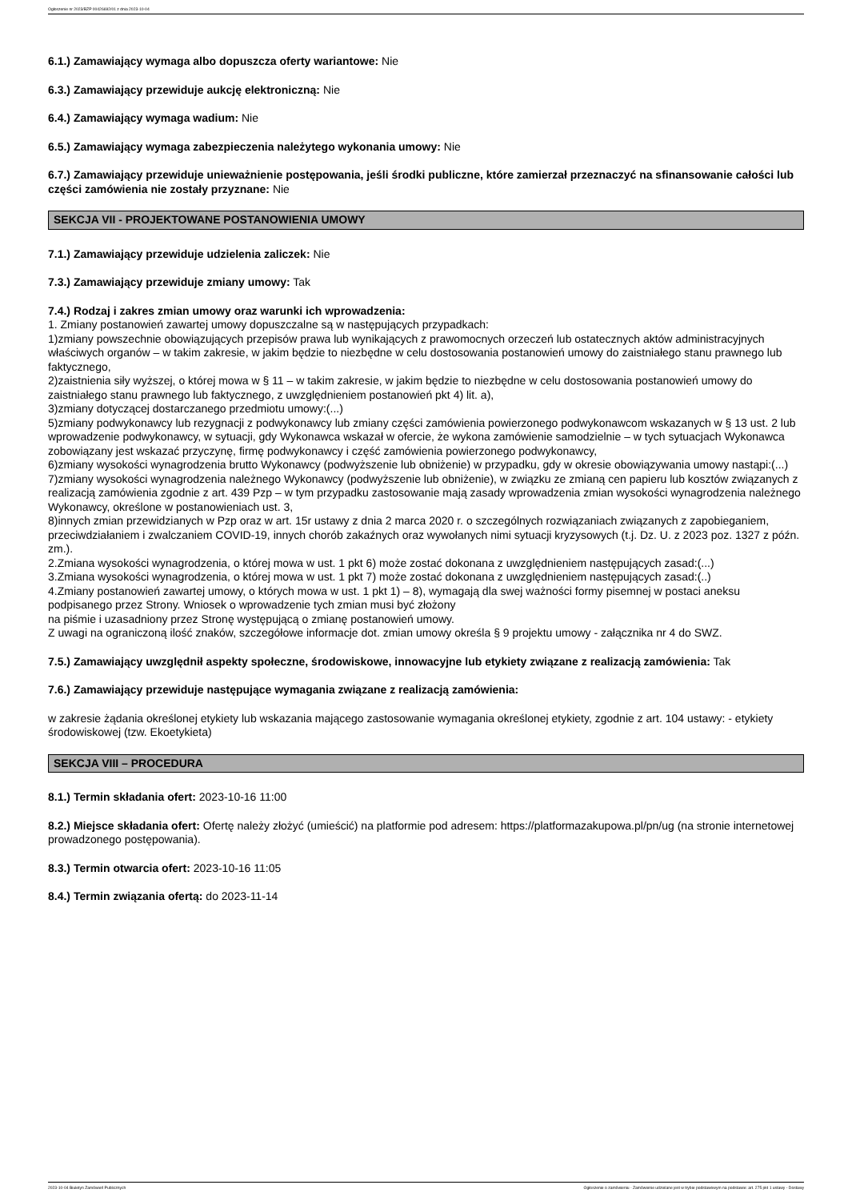Ogłoszenie nr 2023/BZP 00426692/01 z dnia 2023-10-04
6.1.) Zamawiający wymaga albo dopuszcza oferty wariantowe: Nie
6.3.) Zamawiający przewiduje aukcję elektroniczną: Nie
6.4.) Zamawiający wymaga wadium: Nie
6.5.) Zamawiający wymaga zabezpieczenia należytego wykonania umowy: Nie
6.7.) Zamawiający przewiduje unieważnienie postępowania, jeśli środki publiczne, które zamierzał przeznaczyć na sfinansowanie całości lub części zamówienia nie zostały przyznane: Nie
SEKCJA VII - PROJEKTOWANE POSTANOWIENIA UMOWY
7.1.) Zamawiający przewiduje udzielenia zaliczek: Nie
7.3.) Zamawiający przewiduje zmiany umowy: Tak
7.4.) Rodzaj i zakres zmian umowy oraz warunki ich wprowadzenia:
1. Zmiany postanowień zawartej umowy dopuszczalne są w następujących przypadkach:
1)zmiany powszechnie obowiązujących przepisów prawa lub wynikających z prawomocnych orzeczeń lub ostatecznych aktów administracyjnych właściwych organów – w takim zakresie, w jakim będzie to niezbędne w celu dostosowania postanowień umowy do zaistniałego stanu prawnego lub faktycznego,
2)zaistnienia siły wyższej, o której mowa w § 11 – w takim zakresie, w jakim będzie to niezbędne w celu dostosowania postanowień umowy do zaistniałego stanu prawnego lub faktycznego, z uwzględnieniem postanowień pkt 4) lit. a),
3)zmiany dotyczącej dostarczanego przedmiotu umowy:(...)
5)zmiany podwykonawcy lub rezygnacji z podwykonawcy lub zmiany części zamówienia powierzonego podwykonawcom wskazanych w § 13 ust. 2 lub wprowadzenie podwykonawcy, w sytuacji, gdy Wykonawca wskazał w ofercie, że wykona zamówienie samodzielnie – w tych sytuacjach Wykonawca zobowiązany jest wskazać przyczynę, firmę podwykonawcy i część zamówienia powierzonego podwykonawcy,
6)zmiany wysokości wynagrodzenia brutto Wykonawcy (podwyższenie lub obniżenie) w przypadku, gdy w okresie obowiązywania umowy nastąpi:(...)
7)zmiany wysokości wynagrodzenia należnego Wykonawcy (podwyższenie lub obniżenie), w związku ze zmianą cen papieru lub kosztów związanych z realizacją zamówienia zgodnie z art. 439 Pzp – w tym przypadku zastosowanie mają zasady wprowadzenia zmian wysokości wynagrodzenia należnego Wykonawcy, określone w postanowieniach ust. 3,
8)innych zmian przewidzianych w Pzp oraz w art. 15r ustawy z dnia 2 marca 2020 r. o szczególnych rozwiązaniach związanych z zapobieganiem, przeciwdziałaniem i zwalczaniem COVID-19, innych chorób zakaźnych oraz wywołanych nimi sytuacji kryzysowych (t.j. Dz. U. z 2023 poz. 1327 z późn. zm.).
2.Zmiana wysokości wynagrodzenia, o której mowa w ust. 1 pkt 6) może zostać dokonana z uwzględnieniem następujących zasad:(...)
3.Zmiana wysokości wynagrodzenia, o której mowa w ust. 1 pkt 7) może zostać dokonana z uwzględnieniem następujących zasad:(..)
4.Zmiany postanowień zawartej umowy, o których mowa w ust. 1 pkt 1) – 8), wymagają dla swej ważności formy pisemnej w postaci aneksu podpisanego przez Strony. Wniosek o wprowadzenie tych zmian musi być złożony
na piśmie i uzasadniony przez Stronę występującą o zmianę postanowień umowy.
Z uwagi na ograniczoną ilość znaków, szczegółowe informacje dot. zmian umowy określa § 9 projektu umowy - załącznika nr 4 do SWZ.
7.5.) Zamawiający uwzględnił aspekty społeczne, środowiskowe, innowacyjne lub etykiety związane z realizacją zamówienia: Tak
7.6.) Zamawiający przewiduje następujące wymagania związane z realizacją zamówienia:
w zakresie żądania określonej etykiety lub wskazania mającego zastosowanie wymagania określonej etykiety, zgodnie z art. 104 ustawy: - etykiety środowiskowej (tzw. Ekoetykieta)
SEKCJA VIII – PROCEDURA
8.1.) Termin składania ofert: 2023-10-16 11:00
8.2.) Miejsce składania ofert: Ofertę należy złożyć (umieścić) na platformie pod adresem: https://platformazakupowa.pl/pn/ug (na stronie internetowej prowadzonego postępowania).
8.3.) Termin otwarcia ofert: 2023-10-16 11:05
8.4.) Termin związania ofertą: do 2023-11-14
2023-10-04 Biuletyn Zamówień Publicznych Ogłoszenie o zamówieniu - Zamówienie udzielane jest w trybie podstawowym na podstawie: art. 275 pkt 1 ustawy - Dostawy